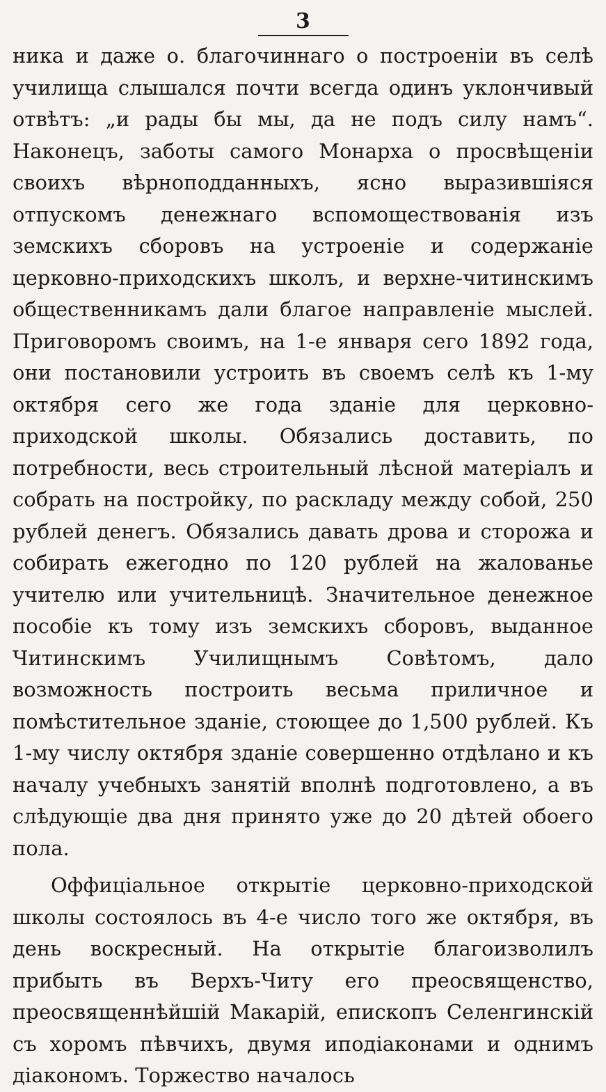3
ника и даже о. благочиннаго о построеніи въ селѣ училища слышался почти всегда одинъ уклончивый отвѣтъ: „и рады бы мы, да не подъ силу намъ“. Наконецъ, заботы самого Монарха о просвѣщеніи своихъ вѣрноподданныхъ, ясно выразившіяся отпускомъ денежнаго вспомоществованія изъ земскихъ сборовъ на устроеніе и содержаніе церковно-приходскихъ школъ, и верхне-читинскимъ общественникамъ дали благое направленіе мыслей. Приговоромъ своимъ, на 1-е января сего 1892 года, они постановили устроить въ своемъ селѣ къ 1-му октября сего же года зданіе для церковно-приходской школы. Обязались доставить, по потребности, весь строительный лѣсной матеріалъ и собрать на постройку, по раскладу между собой, 250 рублей денегъ. Обязались давать дрова и сторожа и собирать ежегодно по 120 рублей на жалованье учителю или учительницѣ. Значительное денежное пособіе къ тому изъ земскихъ сборовъ, выданное Читинскимъ Училищнымъ Совѣтомъ, дало возможность построить весьма приличное и помѣстительное зданіе, стоющее до 1,500 рублей. Къ 1-му числу октября зданіе совершенно отдѣлано и къ началу учебныхъ занятій вполнѣ подготовлено, а въ слѣдующіе два дня принято уже до 20 дѣтей обоего пола.
Оффиціальное открытіе церковно-приходской школы состоялось въ 4-е число того же октября, въ день воскресный. На открытіе благоизволилъ прибыть въ Верхъ-Читу его преосвященство, преосвященнѣйшій Макарій, епископъ Селенгинскій съ хоромъ пѣвчихъ, двумя иподіаконами и однимъ діакономъ. Торжество началось